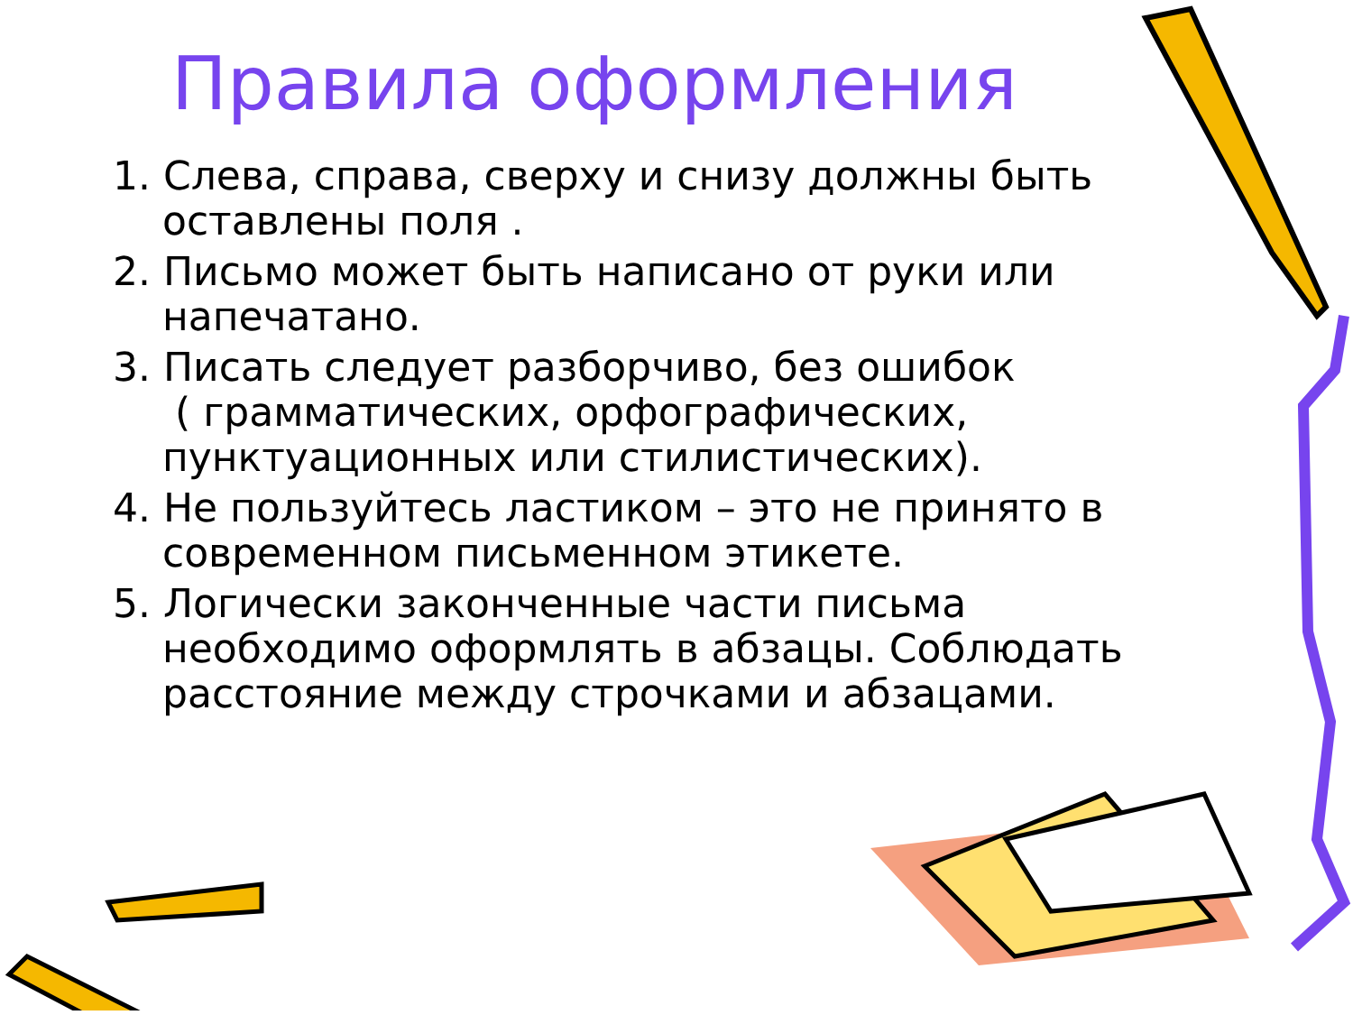Правила оформления
1. Слева, справа, сверху и снизу должны быть оставлены поля .
2. Письмо может быть написано от руки или напечатано.
3. Писать следует разборчиво, без ошибок
( грамматических, орфографических, пунктуационных или стилистических).
4. Не пользуйтесь ластиком – это не принято в современном письменном этикете.
5. Логически законченные части письма необходимо оформлять в абзацы. Соблюдать расстояние между строчками и абзацами.